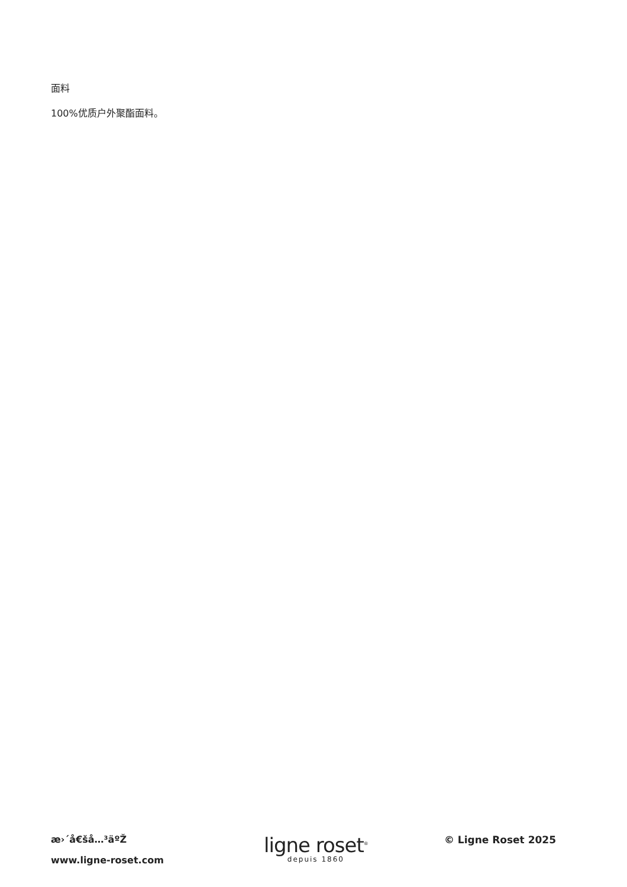面料
100%优质户外聚酯面料。
æ›´å€šå…³äºŽ
www.ligne-roset.com
ligne roset<sup>®</sup>
depuis 1860
© Ligne Roset 2025